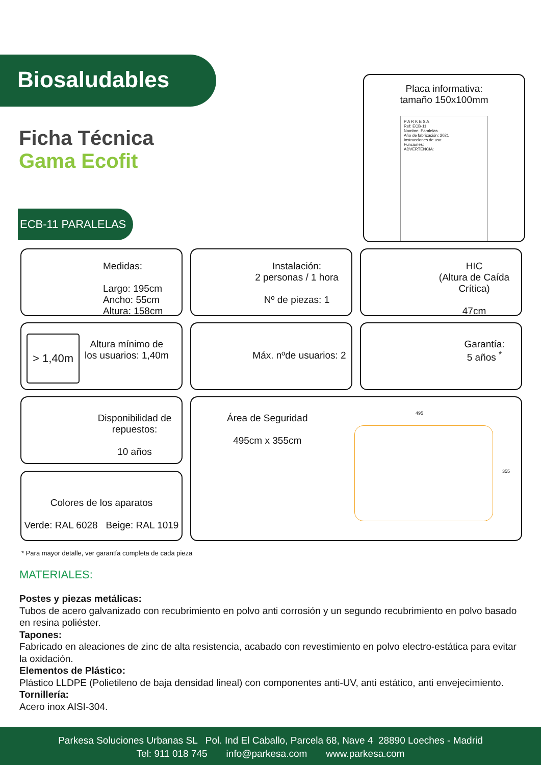Biosaludables
Ficha Técnica
Gama Ecofit
ECB-11 PARALELAS
Placa informativa:
tamaño 150x100mm
P A R K E S A
Ref: ECB-11
Nombre: Paralelas
Año de fabricación: 2021
Instrucciones de uso:
Funciones:
ADVERTENCIA:
Medidas:
Largo: 195cm
Ancho: 55cm
Altura: 158cm
Instalación:
2 personas / 1 hora
Nº de piezas: 1
HIC
(Altura de Caída Crítica)
47cm
> 1,40m
Altura mínimo de
los usuarios: 1,40m
Máx. nºde usuarios: 2
Garantía:
5 años <sup>*</sup>
Disponibilidad de
repuestos:
10 años
Área de Seguridad
495cm x 355cm
495
355
Colores de los aparatos
Verde: RAL 6028 Beige: RAL 1019
* Para mayor detalle, ver garantía completa de cada pieza
MATERIALES:
Postes y piezas metálicas:
Tubos de acero galvanizado con recubrimiento en polvo anti corrosión y un segundo recubrimiento en polvo basado en resina poliéster.
Tapones:
Fabricado en aleaciones de zinc de alta resistencia, acabado con revestimiento en polvo electro-estática para evitar la oxidación.
Elementos de Plástico:
Plástico LLDPE (Polietileno de baja densidad lineal) con componentes anti-UV, anti estático, anti envejecimiento.
Tornillería:
Acero inox AISI-304.
Parkesa Soluciones Urbanas SL Pol. Ind El Caballo, Parcela 68, Nave 4 28890 Loeches - Madrid
Tel: 911 018 745 info@parkesa.com www.parkesa.com